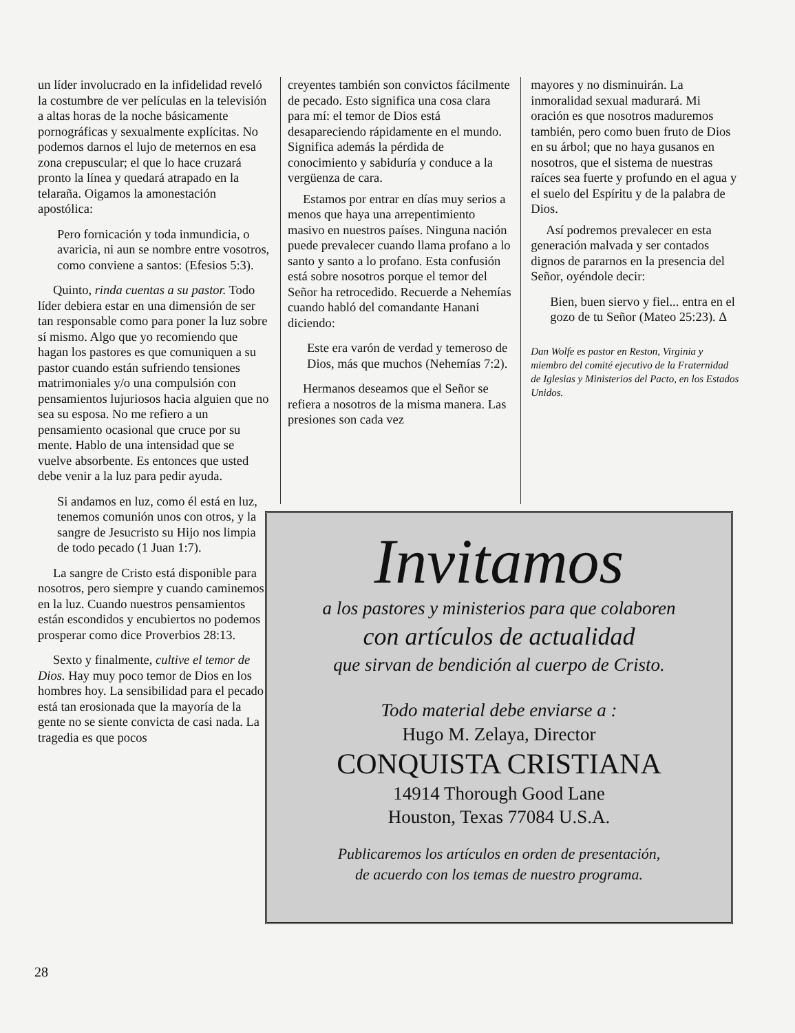un líder involucrado en la infidelidad reveló la costumbre de ver películas en la televisión a altas horas de la noche básicamente pornográficas y sexualmente explícitas. No podemos darnos el lujo de meternos en esa zona crepuscular; el que lo hace cruzará pronto la línea y quedará atrapado en la telaraña. Oigamos la amonestación apostólica:
Pero fornicación y toda inmundicia, o avaricia, ni aun se nombre entre vosotros, como conviene a santos: (Efesios 5:3).
Quinto, rinda cuentas a su pastor. Todo líder debiera estar en una dimensión de ser tan responsable como para poner la luz sobre sí mismo. Algo que yo recomiendo que hagan los pastores es que comuniquen a su pastor cuando están sufriendo tensiones matrimoniales y/o una compulsión con pensamientos lujuriosos hacia alguien que no sea su esposa. No me refiero a un pensamiento ocasional que cruce por su mente. Hablo de una intensidad que se vuelve absorbente. Es entonces que usted debe venir a la luz para pedir ayuda.
Si andamos en luz, como él está en luz, tenemos comunión unos con otros, y la sangre de Jesucristo su Hijo nos limpia de todo pecado (1 Juan 1:7).
La sangre de Cristo está disponible para nosotros, pero siempre y cuando caminemos en la luz. Cuando nuestros pensamientos están escondidos y encubiertos no podemos prosperar como dice Proverbios 28:13.
Sexto y finalmente, cultive el temor de Dios. Hay muy poco temor de Dios en los hombres hoy. La sensibilidad para el pecado está tan erosionada que la mayoría de la gente no se siente convicta de casi nada. La tragedia es que pocos
creyentes también son convictos fácilmente de pecado. Esto significa una cosa clara para mí: el temor de Dios está desapareciendo rápidamente en el mundo. Significa además la pérdida de conocimiento y sabiduría y conduce a la vergüenza de cara.
Estamos por entrar en días muy serios a menos que haya una arrepentimiento masivo en nuestros países. Ninguna nación puede prevalecer cuando llama profano a lo santo y santo a lo profano. Esta confusión está sobre nosotros porque el temor del Señor ha retrocedido. Recuerde a Nehemías cuando habló del comandante Hanani diciendo:
Este era varón de verdad y temeroso de Dios, más que muchos (Nehemías 7:2).
Hermanos deseamos que el Señor se refiera a nosotros de la misma manera. Las presiones son cada vez
mayores y no disminuirán. La inmoralidad sexual madurará. Mi oración es que nosotros maduremos también, pero como buen fruto de Dios en su árbol; que no haya gusanos en nosotros, que el sistema de nuestras raíces sea fuerte y profundo en el agua y el suelo del Espíritu y de la palabra de Dios.
Así podremos prevalecer en esta generación malvada y ser contados dignos de pararnos en la presencia del Señor, oyéndole decir:
Bien, buen siervo y fiel... entra en el gozo de tu Señor (Mateo 25:23). Δ
Dan Wolfe es pastor en Reston, Virginia y miembro del comité ejecutivo de la Fraternidad de Iglesias y Ministerios del Pacto, en los Estados Unidos.
Invitamos
a los pastores y ministerios para que colaboren
con artículos de actualidad
que sirvan de bendición al cuerpo de Cristo.
Todo material debe enviarse a :
Hugo M. Zelaya, Director
CONQUISTA CRISTIANA
14914 Thorough Good Lane
Houston, Texas 77084 U.S.A.
Publicaremos los artículos en orden de presentación,
de acuerdo con los temas de nuestro programa.
28